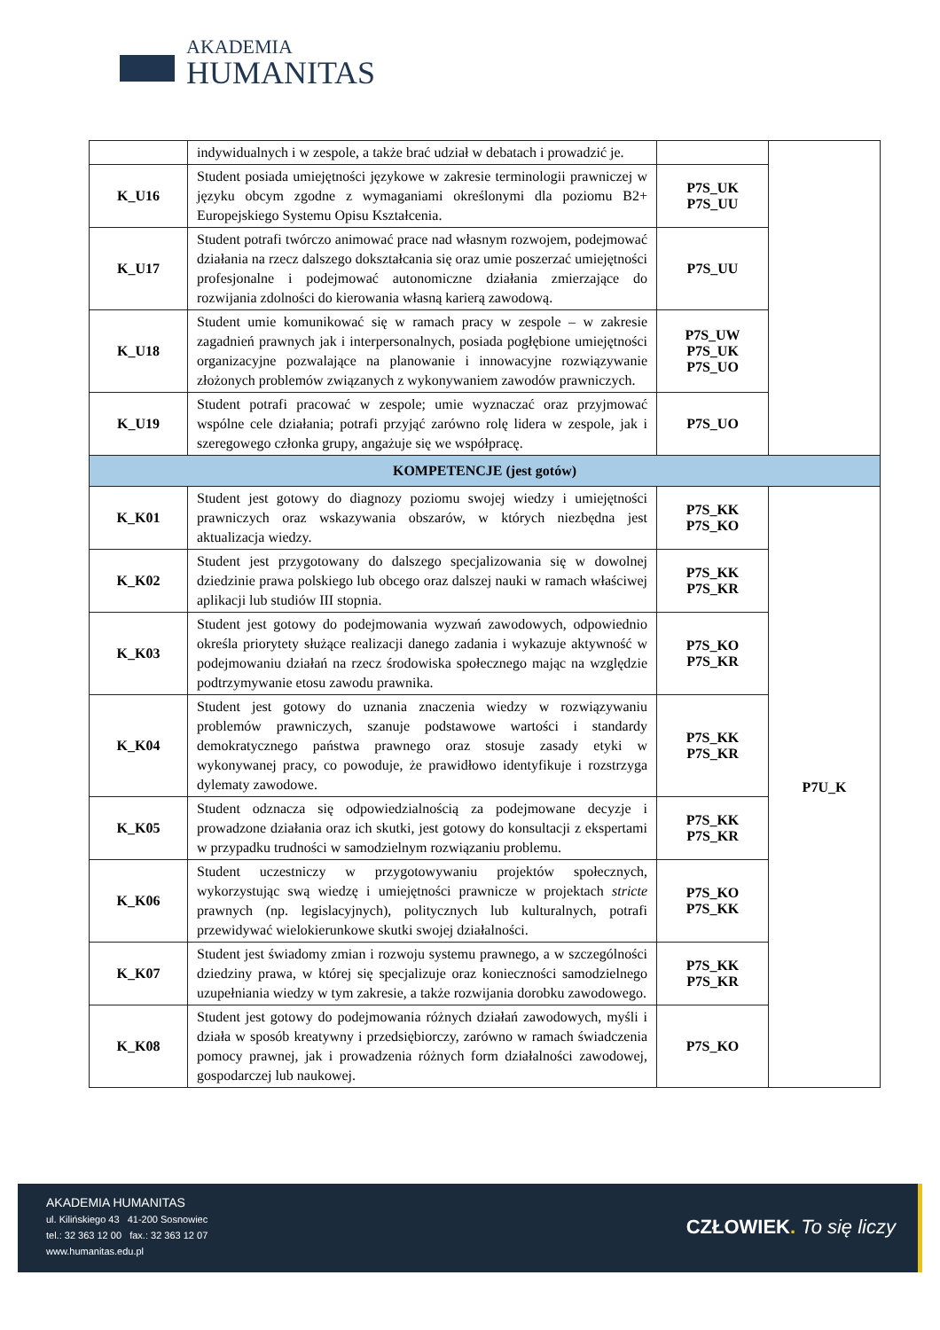AKADEMIA
HUMANITAS
| | indywidualnych i w zespole, a także brać udział w debatach i prowadzić je. | | |
| K_U16 | Student posiada umiejętności językowe w zakresie terminologii prawniczej w języku obcym zgodne z wymaganiami określonymi dla poziomu B2+ Europejskiego Systemu Opisu Kształcenia. | P7S_UK P7S_UU | |
| K_U17 | Student potrafi twórczo animować prace nad własnym rozwojem, podejmować działania na rzecz dalszego dokształcania się oraz umie poszerzać umiejętności profesjonalne i podejmować autonomiczne działania zmierzające do rozwijania zdolności do kierowania własną karierą zawodową. | P7S_UU | |
| K_U18 | Student umie komunikować się w ramach pracy w zespole – w zakresie zagadnień prawnych jak i interpersonalnych, posiada pogłębione umiejętności organizacyjne pozwalające na planowanie i innowacyjne rozwiązywanie złożonych problemów związanych z wykonywaniem zawodów prawniczych. | P7S_UW P7S_UK P7S_UO | |
| K_U19 | Student potrafi pracować w zespole; umie wyznaczać oraz przyjmować wspólne cele działania; potrafi przyjąć zarówno rolę lidera w zespole, jak i szeregowego członka grupy, angażuje się we współpracę. | P7S_UO | |
| KOMPETENCJE (jest gotów) | | | |
| K_K01 | Student jest gotowy do diagnozy poziomu swojej wiedzy i umiejętności prawniczych oraz wskazywania obszarów, w których niezbędna jest aktualizacja wiedzy. | P7S_KK P7S_KO | P7U_K |
| K_K02 | Student jest przygotowany do dalszego specjalizowania się w dowolnej dziedzinie prawa polskiego lub obcego oraz dalszej nauki w ramach właściwej aplikacji lub studiów III stopnia. | P7S_KK P7S_KR | |
| K_K03 | Student jest gotowy do podejmowania wyzwań zawodowych, odpowiednio określa priorytety służące realizacji danego zadania i wykazuje aktywność w podejmowaniu działań na rzecz środowiska społecznego mając na względzie podtrzymywanie etosu zawodu prawnika. | P7S_KO P7S_KR | |
| K_K04 | Student jest gotowy do uznania znaczenia wiedzy w rozwiązywaniu problemów prawniczych, szanuje podstawowe wartości i standardy demokratycznego państwa prawnego oraz stosuje zasady etyki w wykonywanej pracy, co powoduje, że prawidłowo identyfikuje i rozstrzyga dylematy zawodowe. | P7S_KK P7S_KR | |
| K_K05 | Student odznacza się odpowiedzialnością za podejmowane decyzje i prowadzone działania oraz ich skutki, jest gotowy do konsultacji z ekspertami w przypadku trudności w samodzielnym rozwiązaniu problemu. | P7S_KK P7S_KR | |
| K_K06 | Student uczestniczy w przygotowywaniu projektów społecznych, wykorzystując swą wiedzę i umiejętności prawnicze w projektach stricte prawnych (np. legislacyjnych), politycznych lub kulturalnych, potrafi przewidywać wielokierunkowe skutki swojej działalności. | P7S_KO P7S_KK | |
| K_K07 | Student jest świadomy zmian i rozwoju systemu prawnego, a w szczególności dziedziny prawa, w której się specjalizuje oraz konieczności samodzielnego uzupełniania wiedzy w tym zakresie, a także rozwijania dorobku zawodowego. | P7S_KK P7S_KR | |
| K_K08 | Student jest gotowy do podejmowania różnych działań zawodowych, myśli i działa w sposób kreatywny i przedsiębiorczy, zarówno w ramach świadczenia pomocy prawnej, jak i prowadzenia różnych form działalności zawodowej, gospodarczej lub naukowej. | P7S_KO | |
AKADEMIA HUMANITAS
ul. Kilińskiego 43 41-200 Sosnowiec
tel.: 32 363 12 00 fax.: 32 363 12 07
www.humanitas.edu.pl
CZŁOWIEK. To się liczy